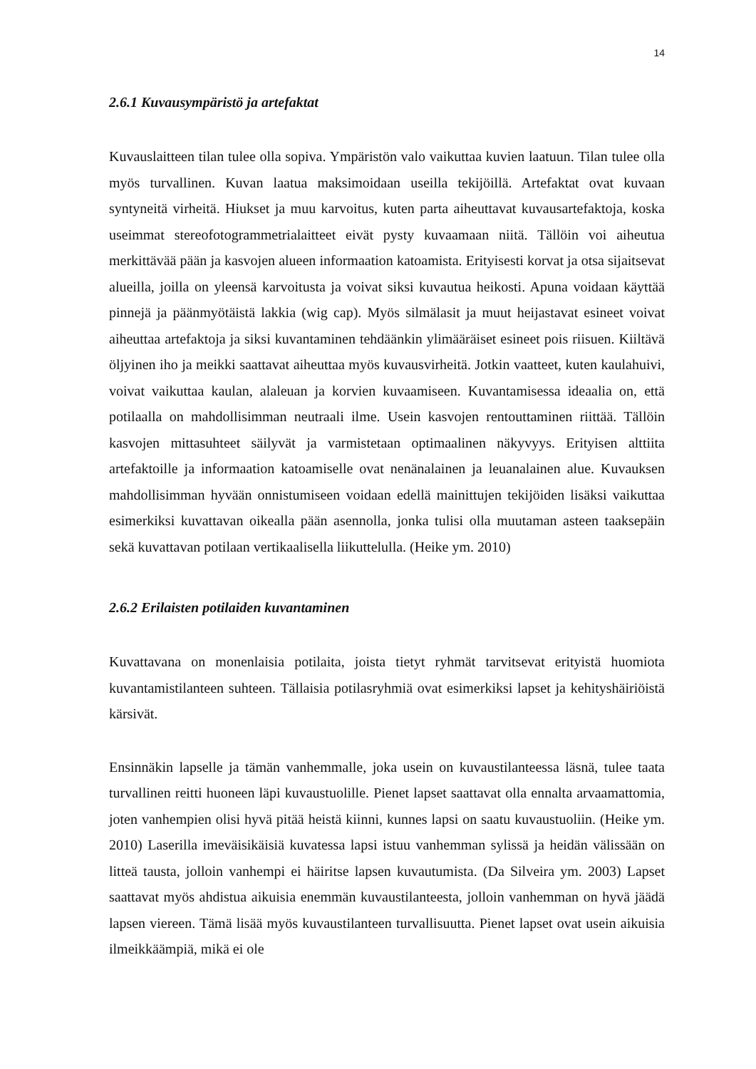14
2.6.1 Kuvausympäristö ja artefaktat
Kuvauslaitteen tilan tulee olla sopiva. Ympäristön valo vaikuttaa kuvien laatuun. Tilan tulee olla myös turvallinen. Kuvan laatua maksimoidaan useilla tekijöillä. Artefaktat ovat kuvaan syntyneitä virheitä. Hiukset ja muu karvoitus, kuten parta aiheuttavat kuvausartefaktoja, koska useimmat stereofotogrammetrialaitteet eivät pysty kuvaamaan niitä. Tällöin voi aiheutua merkittävää pään ja kasvojen alueen informaation katoamista. Erityisesti korvat ja otsa sijaitsevat alueilla, joilla on yleensä karvoitusta ja voivat siksi kuvautua heikosti. Apuna voidaan käyttää pinnejä ja päänmyötäistä lakkia (wig cap). Myös silmälasit ja muut heijastavat esineet voivat aiheuttaa artefaktoja ja siksi kuvantaminen tehdäänkin ylimääräiset esineet pois riisuen. Kiiltävä öljyinen iho ja meikki saattavat aiheuttaa myös kuvausvirheitä. Jotkin vaatteet, kuten kaulahuivi, voivat vaikuttaa kaulan, alaleuan ja korvien kuvaamiseen. Kuvantamisessa ideaalia on, että potilaalla on mahdollisimman neutraali ilme. Usein kasvojen rentouttaminen riittää. Tällöin kasvojen mittasuhteet säilyvät ja varmistetaan optimaalinen näkyvyys. Erityisen alttiita artefaktoille ja informaation katoamiselle ovat nenänalainen ja leuanalainen alue. Kuvauksen mahdollisimman hyvään onnistumiseen voidaan edellä mainittujen tekijöiden lisäksi vaikuttaa esimerkiksi kuvattavan oikealla pään asennolla, jonka tulisi olla muutaman asteen taaksepäin sekä kuvattavan potilaan vertikaalisella liikuttelulla. (Heike ym. 2010)
2.6.2 Erilaisten potilaiden kuvantaminen
Kuvattavana on monenlaisia potilaita, joista tietyt ryhmät tarvitsevat erityistä huomiota kuvantamistilanteen suhteen. Tällaisia potilasryhmiä ovat esimerkiksi lapset ja kehityshäiriöistä kärsivät.
Ensinnäkin lapselle ja tämän vanhemmalle, joka usein on kuvaustilanteessa läsnä, tulee taata turvallinen reitti huoneen läpi kuvaustuolille. Pienet lapset saattavat olla ennalta arvaamattomia, joten vanhempien olisi hyvä pitää heistä kiinni, kunnes lapsi on saatu kuvaustuoliin. (Heike ym. 2010) Laserilla imeväisikäisiä kuvatessa lapsi istuu vanhemman sylissä ja heidän välissään on litteä tausta, jolloin vanhempi ei häiritse lapsen kuvautumista. (Da Silveira ym. 2003) Lapset saattavat myös ahdistua aikuisia enemmän kuvaustilanteesta, jolloin vanhemman on hyvä jäädä lapsen viereen. Tämä lisää myös kuvaustilanteen turvallisuutta. Pienet lapset ovat usein aikuisia ilmeikkäämpiä, mikä ei ole